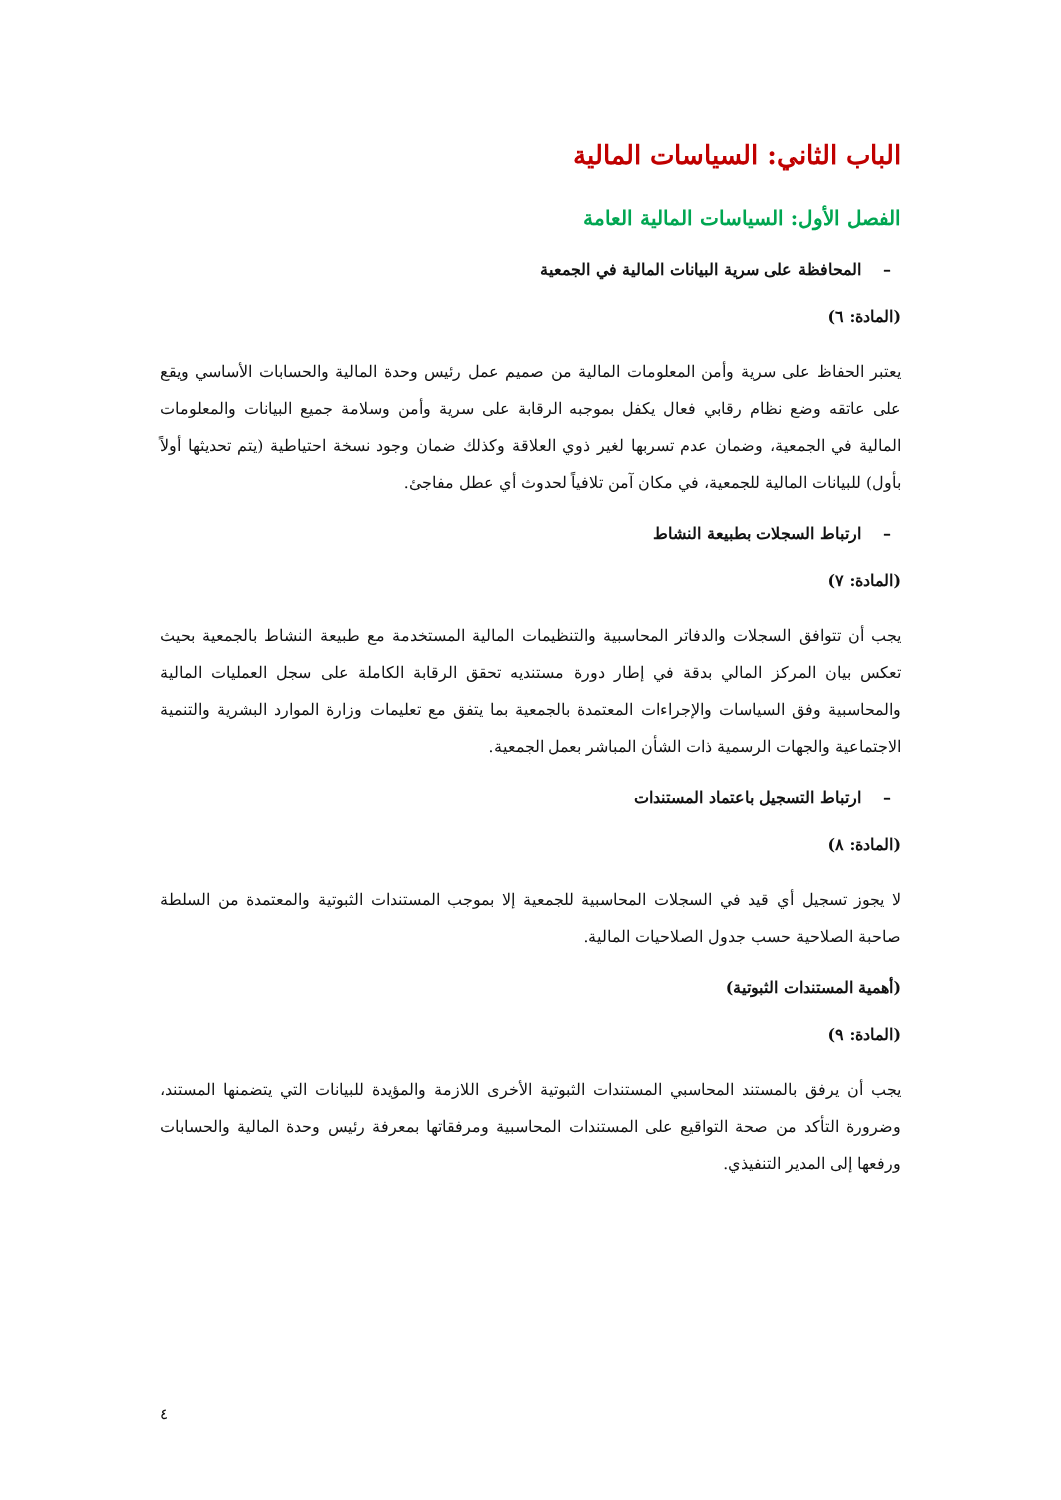الباب الثاني: السياسات المالية
الفصل الأول: السياسات المالية العامة
– المحافظة على سرية البيانات المالية في الجمعية
(المادة: ٦)
يعتبر الحفاظ على سرية وأمن المعلومات المالية من صميم عمل رئيس وحدة المالية والحسابات الأساسي ويقع على عاتقه وضع نظام رقابي فعال يكفل بموجبه الرقابة على سرية وأمن وسلامة جميع البيانات والمعلومات المالية في الجمعية، وضمان عدم تسربها لغير ذوي العلاقة وكذلك ضمان وجود نسخة احتياطية (يتم تحديثها أولاً بأول) للبيانات المالية للجمعية، في مكان آمن تلافياً لحدوث أي عطل مفاجئ.
– ارتباط السجلات بطبيعة النشاط
(المادة: ٧)
يجب أن تتوافق السجلات والدفاتر المحاسبية والتنظيمات المالية المستخدمة مع طبيعة النشاط بالجمعية بحيث تعكس بيان المركز المالي بدقة في إطار دورة مستنديه تحقق الرقابة الكاملة على سجل العمليات المالية والمحاسبية وفق السياسات والإجراءات المعتمدة بالجمعية بما يتفق مع تعليمات وزارة الموارد البشرية والتنمية الاجتماعية والجهات الرسمية ذات الشأن المباشر بعمل الجمعية.
– ارتباط التسجيل باعتماد المستندات
(المادة: ٨)
لا يجوز تسجيل أي قيد في السجلات المحاسبية للجمعية إلا بموجب المستندات الثبوتية والمعتمدة من السلطة صاحبة الصلاحية حسب جدول الصلاحيات المالية.
(أهمية المستندات الثبوتية)
(المادة: ٩)
يجب أن يرفق بالمستند المحاسبي المستندات الثبوتية الأخرى اللازمة والمؤيدة للبيانات التي يتضمنها المستند، وضرورة التأكد من صحة التواقيع على المستندات المحاسبية ومرفقاتها بمعرفة رئيس وحدة المالية والحسابات ورفعها إلى المدير التنفيذي.
٤